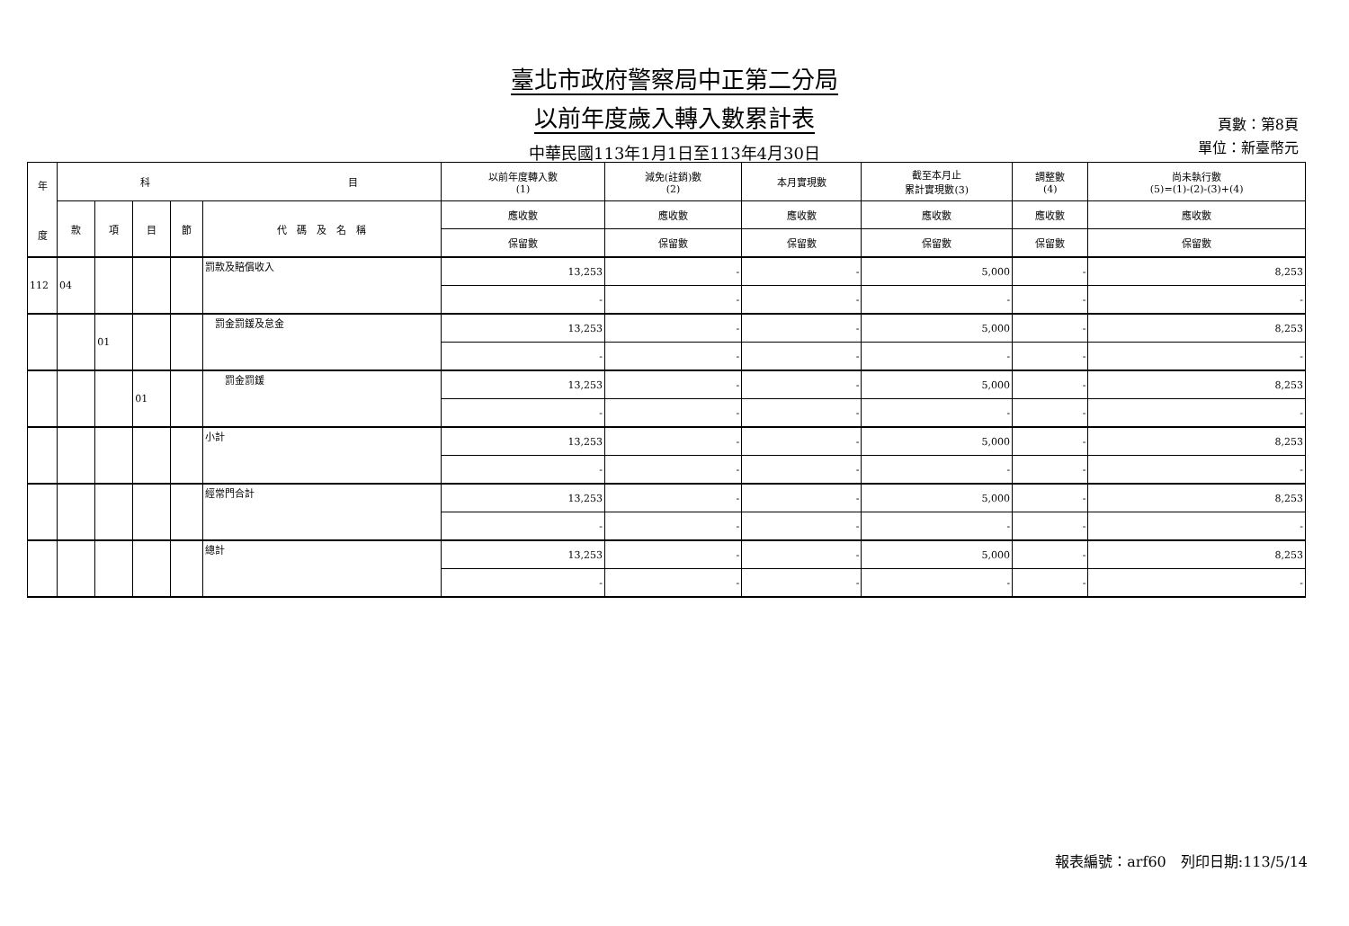臺北市政府警察局中正第二分局
以前年度歲入轉入數累計表
中華民國113年1月1日至113年4月30日
頁數：第8頁
單位：新臺幣元
| 年 度 | 科 目 | | | | | 以前年度轉入數 (1) | 減免(註銷)數 (2) | 本月實現數 | 截至本月止 累計實現數(3) | 調整數 (4) | 尚未執行數 (5)=(1)-(2)-(3)+(4) |
| --- | --- | --- | --- | --- | --- | --- | --- | --- | --- | --- | --- |
| | 款 | 項 | 目 | 節 | 代 碼 及 名 稱 | 應收數 | 應收數 | 應收數 | 應收數 | 應收數 | 應收數 |
| | | | | | | 保留數 | 保留數 | 保留數 | 保留數 | 保留數 | 保留數 |
| 112 | 04 | | | | 罰款及賠償收入 | 13,253 | - | - | 5,000 | - | 8,253 |
| | | | | | | - | - | - | - | - | - |
| | | 01 | | | 罰金罰鍰及怠金 | 13,253 | - | - | 5,000 | - | 8,253 |
| | | | | | | - | - | - | - | - | - |
| | | | 01 | | 罰金罰鍰 | 13,253 | - | - | 5,000 | - | 8,253 |
| | | | | | | - | - | - | - | - | - |
| | | | | | 小計 | 13,253 | - | - | 5,000 | - | 8,253 |
| | | | | | | - | - | - | - | - | - |
| | | | | | 經常門合計 | 13,253 | - | - | 5,000 | - | 8,253 |
| | | | | | | - | - | - | - | - | - |
| | | | | | 總計 | 13,253 | - | - | 5,000 | - | 8,253 |
| | | | | | | - | - | - | - | - | - |
報表編號：arf60　列印日期:113/5/14